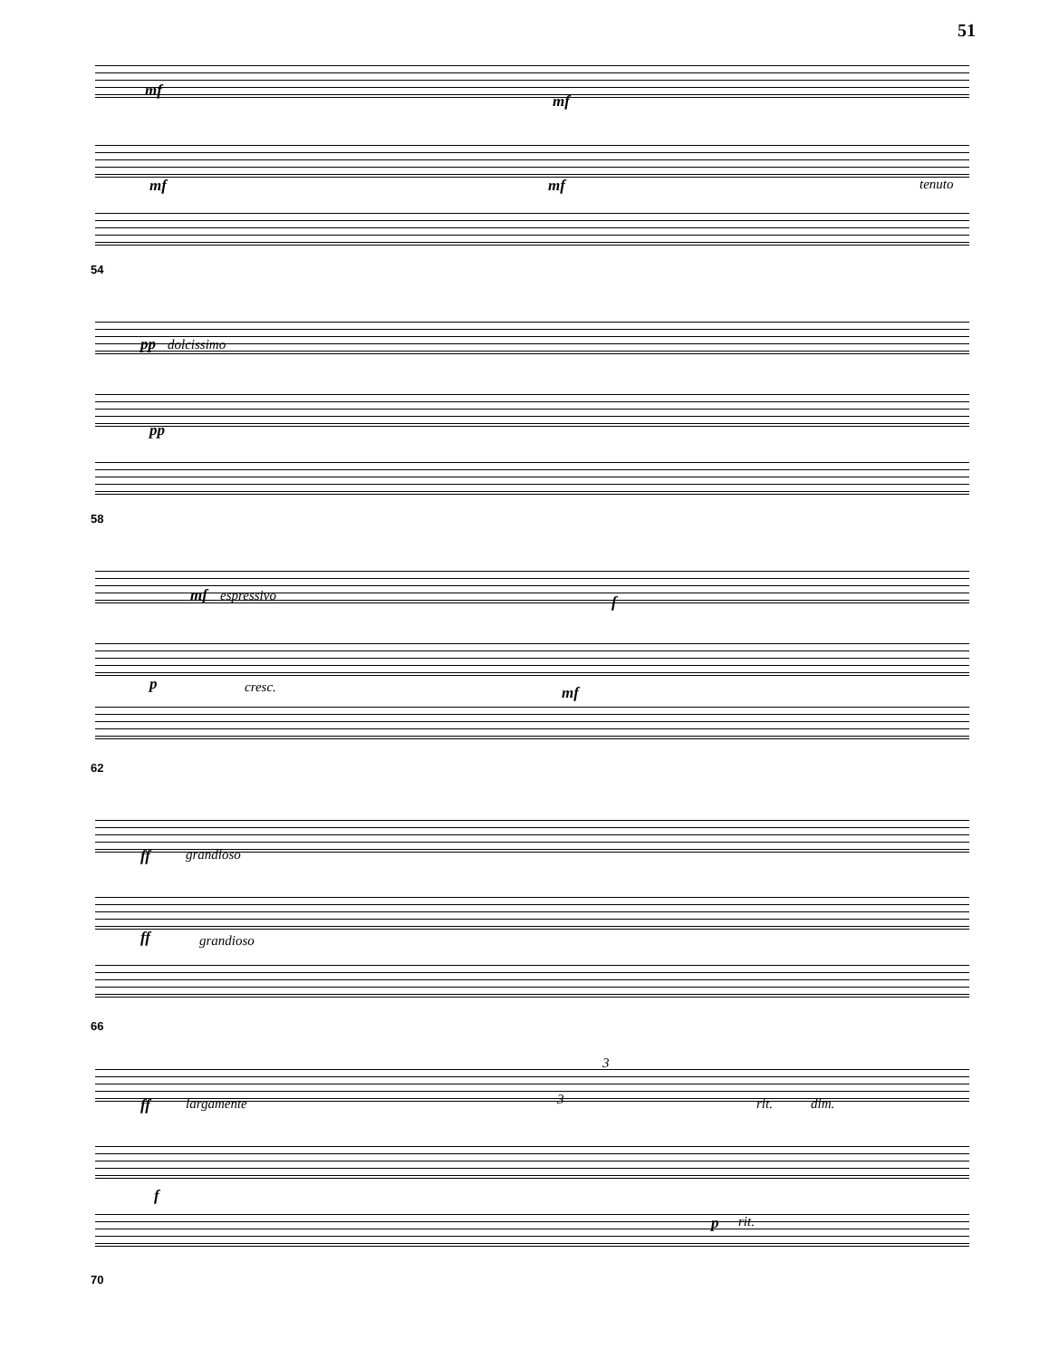51
mf
mf
mf mf tenuto
54
pp dolcissimo
pp
58
mf espressivo f
p cresc. mf
62
ff grandioso
ff grandioso
66
ff largamente 3
3
rit. dim.
f
p rit.
70